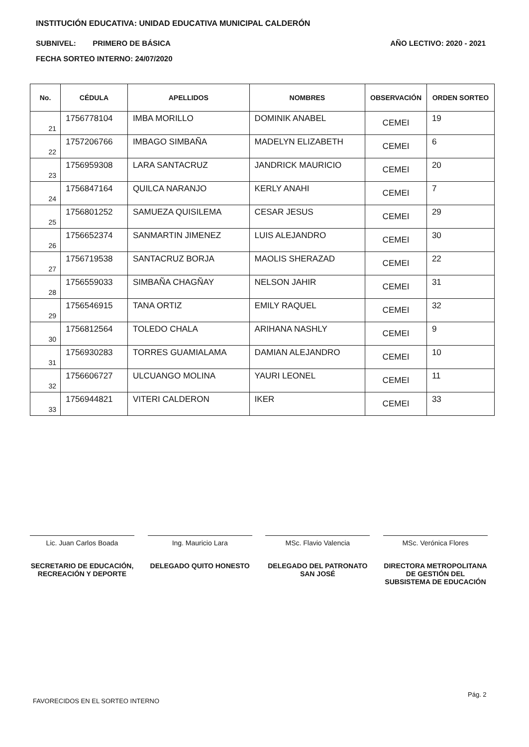INSTITUCIÓN EDUCATIVA: UNIDAD EDUCATIVA MUNICIPAL CALDERÓN
SUBNIVEL: PRIMERO DE BÁSICA AÑO LECTIVO: 2020 - 2021
FECHA SORTEO INTERNO: 24/07/2020
| No. | CÉDULA | APELLIDOS | NOMBRES | OBSERVACIÓN | ORDEN SORTEO |
| --- | --- | --- | --- | --- | --- |
| 21 | 1756778104 | IMBA MORILLO | DOMINIK ANABEL | CEMEI | 19 |
| 22 | 1757206766 | IMBAGO SIMBAÑA | MADELYN ELIZABETH | CEMEI | 6 |
| 23 | 1756959308 | LARA SANTACRUZ | JANDRICK MAURICIO | CEMEI | 20 |
| 24 | 1756847164 | QUILCA NARANJO | KERLY ANAHI | CEMEI | 7 |
| 25 | 1756801252 | SAMUEZA QUISILEMA | CESAR JESUS | CEMEI | 29 |
| 26 | 1756652374 | SANMARTIN JIMENEZ | LUIS ALEJANDRO | CEMEI | 30 |
| 27 | 1756719538 | SANTACRUZ BORJA | MAOLIS SHERAZAD | CEMEI | 22 |
| 28 | 1756559033 | SIMBAÑA CHAGÑAY | NELSON JAHIR | CEMEI | 31 |
| 29 | 1756546915 | TANA ORTIZ | EMILY RAQUEL | CEMEI | 32 |
| 30 | 1756812564 | TOLEDO CHALA | ARIHANA NASHLY | CEMEI | 9 |
| 31 | 1756930283 | TORRES GUAMIALAMA | DAMIAN ALEJANDRO | CEMEI | 10 |
| 32 | 1756606727 | ULCUANGO MOLINA | YAURI LEONEL | CEMEI | 11 |
| 33 | 1756944821 | VITERI CALDERON | IKER | CEMEI | 33 |
Lic. Juan Carlos Boada
SECRETARIO DE EDUCACIÓN, RECREACIÓN Y DEPORTE
Ing. Mauricio Lara
DELEGADO QUITO HONESTO
MSc. Flavio Valencia
DELEGADO DEL PATRONATO SAN JOSÉ
MSc. Verónica Flores
DIRECTORA METROPOLITANA DE GESTIÓN DEL SUBSISTEMA DE EDUCACIÓN
FAVORECIDOS EN EL SORTEO INTERNO
Pág. 2